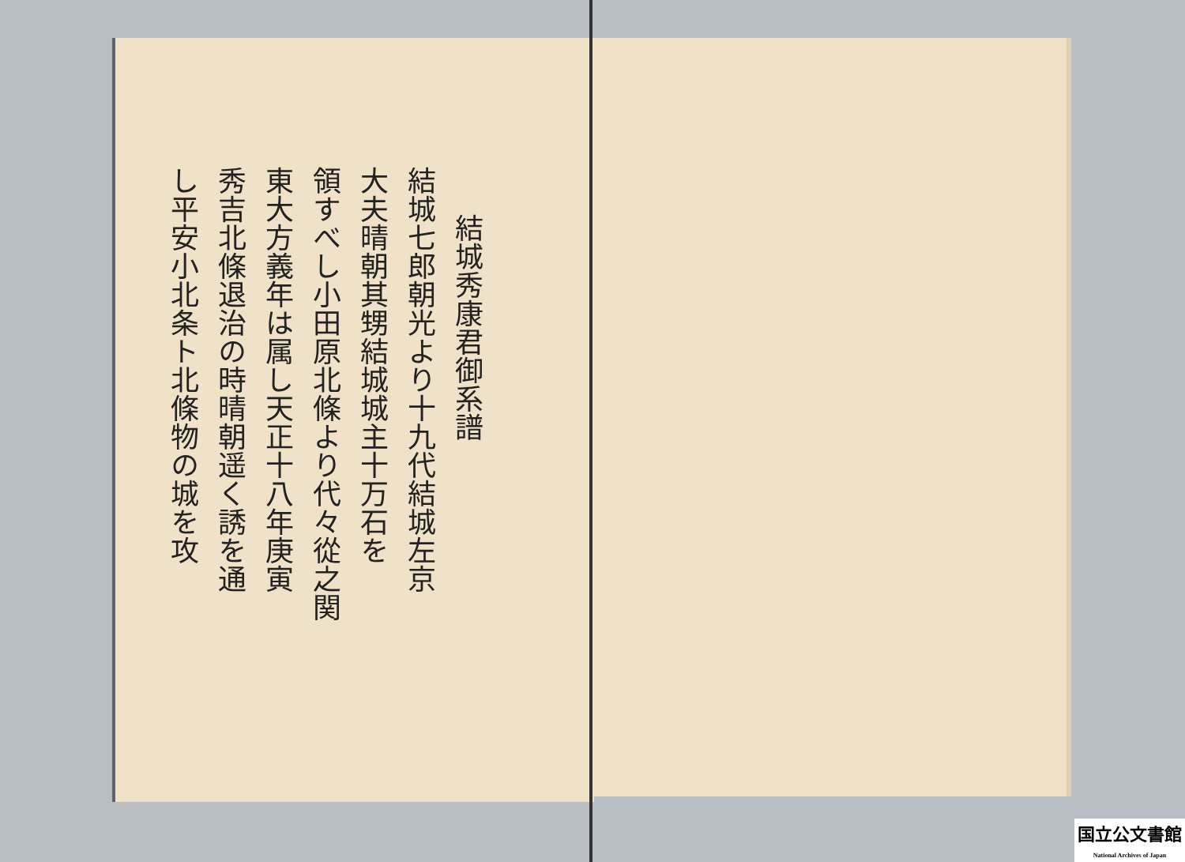結城秀康君御系譜
結城七郎朝光より十九代結城左京
大夫晴朝其甥結城城主十万石を
領すべし小田原北條より代々從之関
東大方義年は属し天正十八年庚寅
秀吉北條退治の時晴朝遥く誘を通
し平安小北条ト北條物の城を攻
国立公文書館
National Archives of Japan